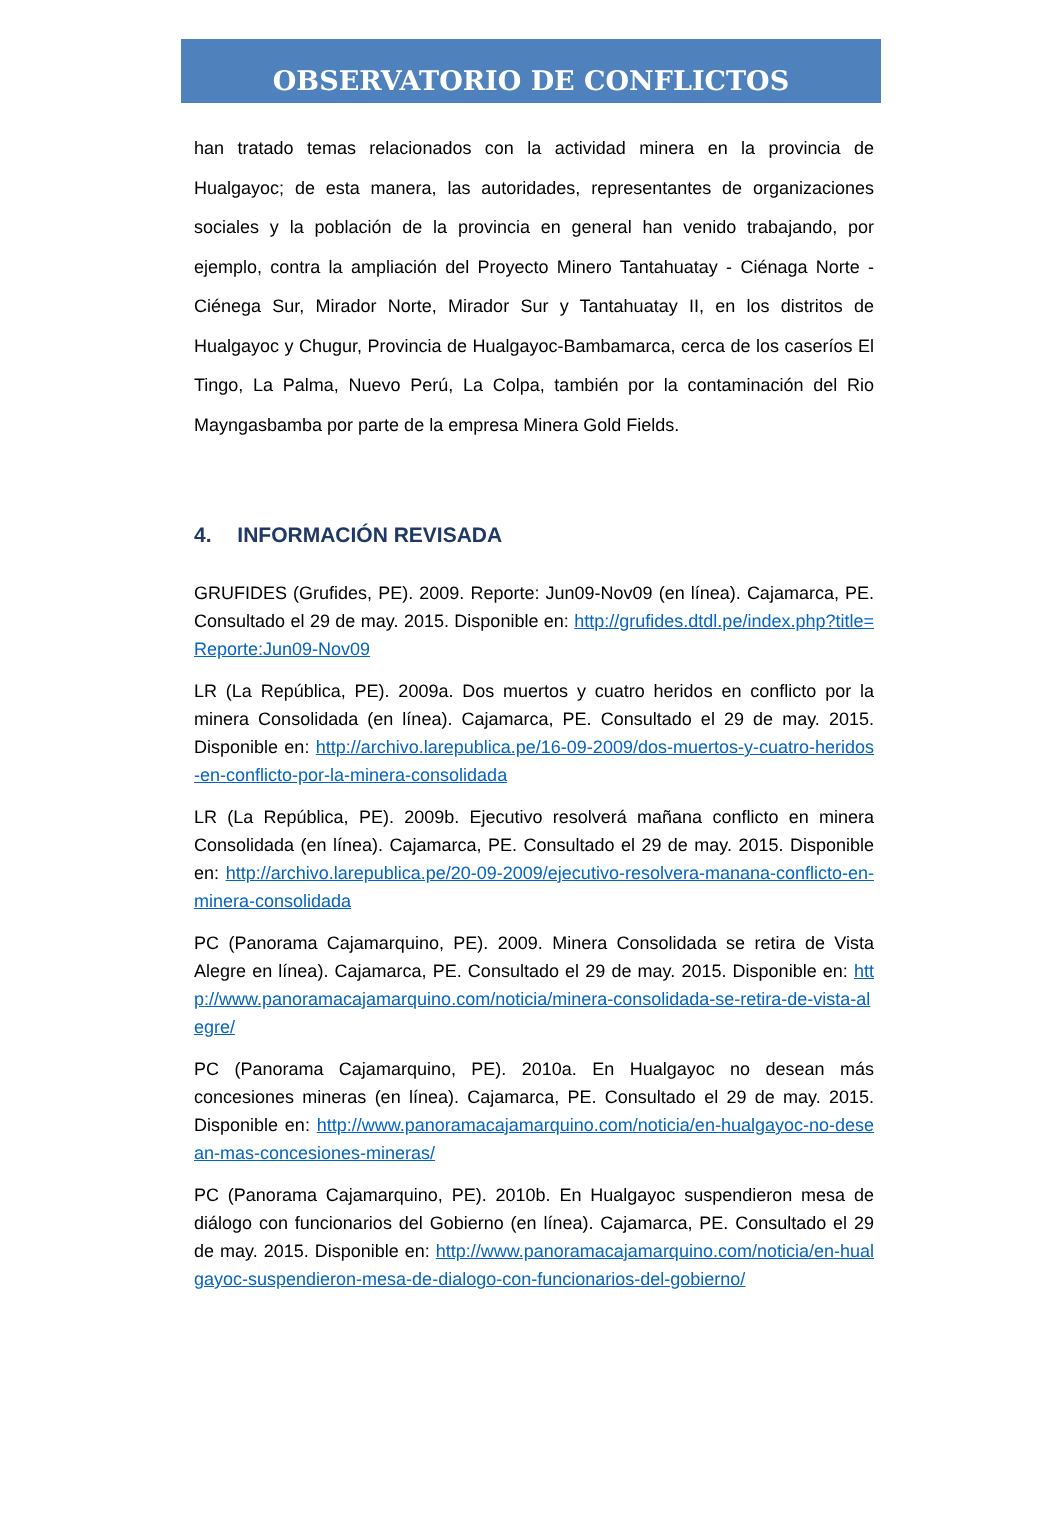OBSERVATORIO DE CONFLICTOS
han tratado temas relacionados con la actividad minera en la provincia de Hualgayoc; de esta manera, las autoridades, representantes de organizaciones sociales y la población de la provincia en general han venido trabajando, por ejemplo, contra la ampliación del Proyecto Minero Tantahuatay - Ciénaga Norte - Ciénega Sur, Mirador Norte, Mirador Sur y Tantahuatay II, en los distritos de Hualgayoc y Chugur, Provincia de Hualgayoc-Bambamarca, cerca de los caseríos El Tingo, La Palma, Nuevo Perú, La Colpa, también por la contaminación del Rio Mayngasbamba por parte de la empresa Minera Gold Fields.
4. INFORMACIÓN REVISADA
GRUFIDES (Grufides, PE). 2009. Reporte: Jun09-Nov09 (en línea). Cajamarca, PE. Consultado el 29 de may. 2015. Disponible en: http://grufides.dtdl.pe/index.php?title=Reporte:Jun09-Nov09
LR (La República, PE). 2009a. Dos muertos y cuatro heridos en conflicto por la minera Consolidada (en línea). Cajamarca, PE. Consultado el 29 de may. 2015. Disponible en: http://archivo.larepublica.pe/16-09-2009/dos-muertos-y-cuatro-heridos-en-conflicto-por-la-minera-consolidada
LR (La República, PE). 2009b. Ejecutivo resolverá mañana conflicto en minera Consolidada (en línea). Cajamarca, PE. Consultado el 29 de may. 2015. Disponible en: http://archivo.larepublica.pe/20-09-2009/ejecutivo-resolvera-manana-conflicto-en-minera-consolidada
PC (Panorama Cajamarquino, PE). 2009. Minera Consolidada se retira de Vista Alegre en línea). Cajamarca, PE. Consultado el 29 de may. 2015. Disponible en: http://www.panoramacajamarquino.com/noticia/minera-consolidada-se-retira-de-vista-alegre/
PC (Panorama Cajamarquino, PE). 2010a. En Hualgayoc no desean más concesiones mineras (en línea). Cajamarca, PE. Consultado el 29 de may. 2015. Disponible en: http://www.panoramacajamarquino.com/noticia/en-hualgayoc-no-desean-mas-concesiones-mineras/
PC (Panorama Cajamarquino, PE). 2010b. En Hualgayoc suspendieron mesa de diálogo con funcionarios del Gobierno (en línea). Cajamarca, PE. Consultado el 29 de may. 2015. Disponible en: http://www.panoramacajamarquino.com/noticia/en-hualgayoc-suspendieron-mesa-de-dialogo-con-funcionarios-del-gobierno/